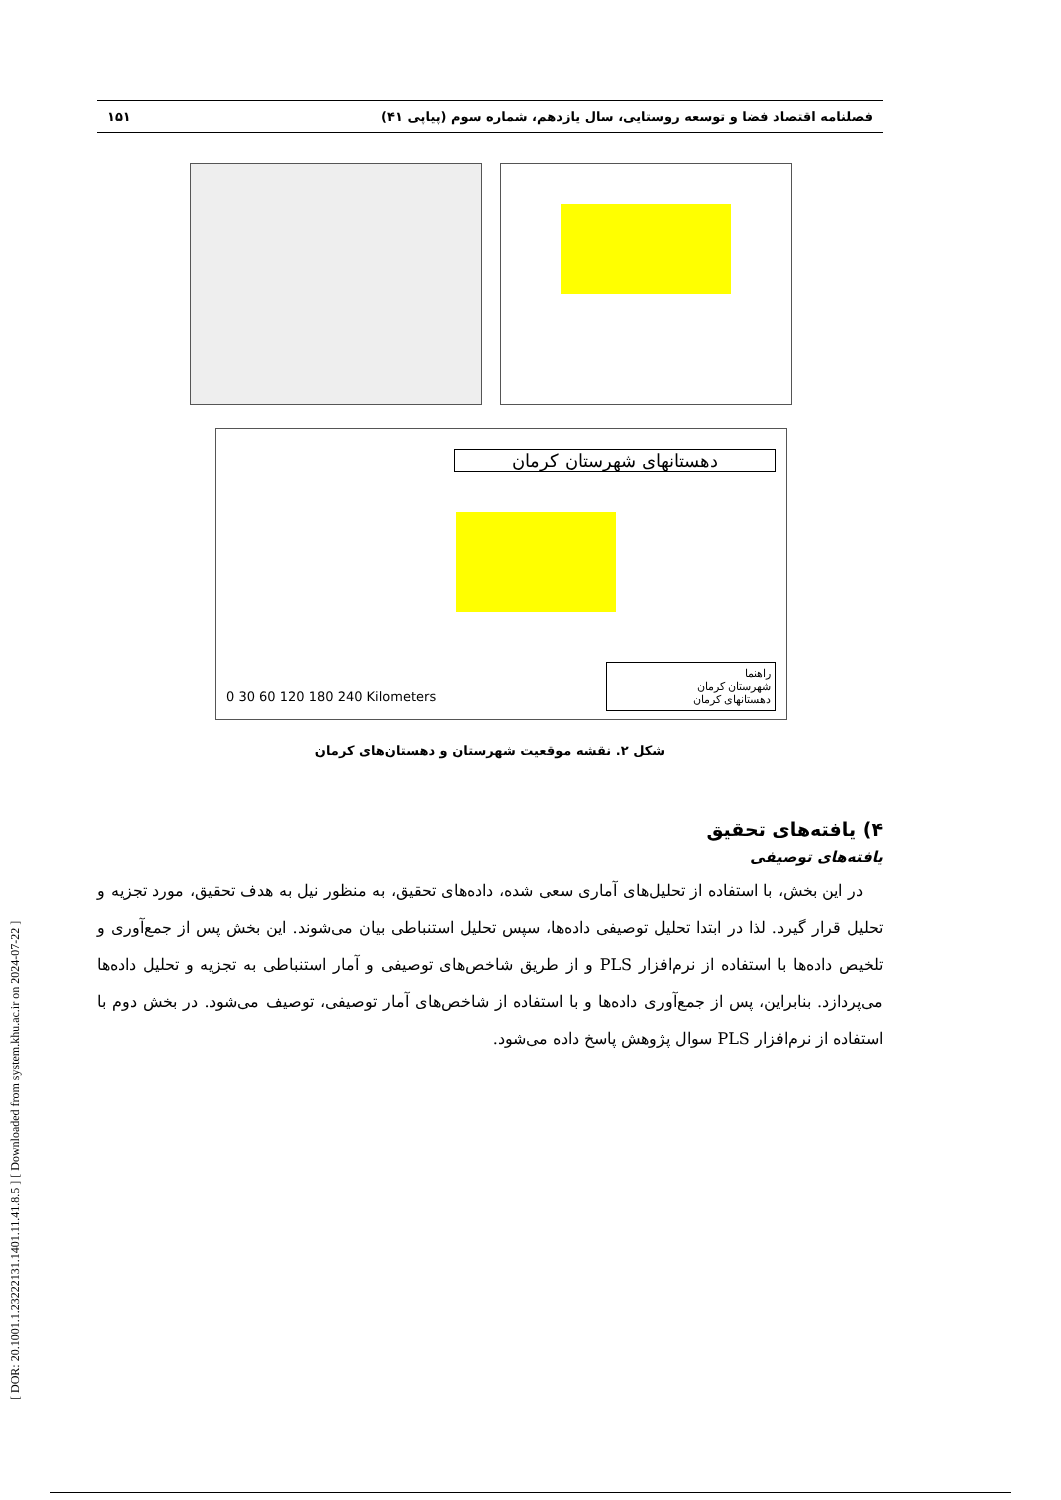[ DOR: 20.1001.1.23222131.1401.11.41.8.5 ] [ Downloaded from system.khu.ac.ir on 2024-07-22 ]
فصلنامه اقتصاد فضا و توسعه روستایی، سال یازدهم، شماره سوم (پیاپی ۴۱) ۱۵۱
دهستانهای شهرستان کرمان
0 30 60 120 180 240 Kilometers
راهنما
شهرستان کرمان
دهستانهای کرمان
شکل ۲. نقشه موقعیت شهرستان و دهستان‌های کرمان
۴) یافته‌های تحقیق
یافته‌های توصیفی
در این بخش، با استفاده از تحلیل‌های آماری سعی شده، داده‌های تحقیق، به منظور نیل به هدف تحقیق، مورد تجزیه و تحلیل قرار گیرد. لذا در ابتدا تحلیل توصیفی داده‌ها، سپس تحلیل استنباطی بیان می‌شوند. این بخش پس از جمع‌آوری و تلخیص داده‌ها با استفاده از نرم‌افزار PLS و از طریق شاخص‌های توصیفی و آمار استنباطی به تجزیه و تحلیل داده‌ها می‌پردازد. بنابراین، پس از جمع‌آوری داده‌ها و با استفاده از شاخص‌های آمار توصیفی، توصیف می‌شود. در بخش دوم با استفاده از نرم‌افزار PLS سوال پژوهش پاسخ داده می‌شود.